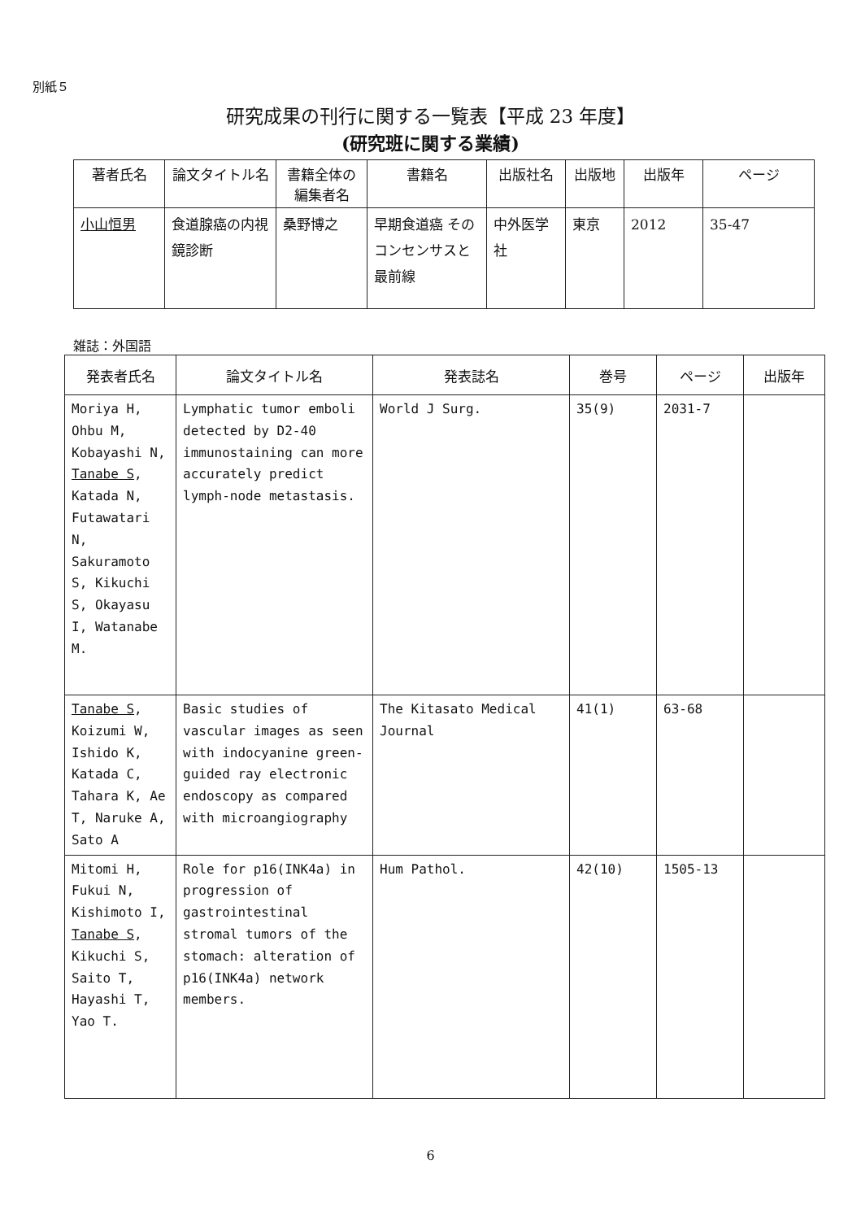別紙５
研究成果の刊行に関する一覧表【平成 23 年度】
(研究班に関する業績)
| 著者氏名 | 論文タイトル名 | 書籍全体の編集者名 | 書籍名 | 出版社名 | 出版地 | 出版年 | ページ |
| --- | --- | --- | --- | --- | --- | --- | --- |
| 小山恒男 | 食道腺癌の内視鏡診断 | 桑野博之 | 早期食道癌 そのコンセンサスと最前線 | 中外医学社 | 東京 | 2012 | 35-47 |
雑誌：外国語
| 発表者氏名 | 論文タイトル名 | 発表誌名 | 巻号 | ページ | 出版年 |
| --- | --- | --- | --- | --- | --- |
| Moriya H, Ohbu M, Kobayashi N, Tanabe S , Katada N, Futawatari N, Sakuramoto S, Kikuchi S, Okayasu I, Watanabe M. | Lymphatic tumor emboli detected by D2-40 immunostaining can more accurately predict lymph-node metastasis. | World J Surg. | 35(9) | 2031-7 | |
| Tanabe S , Koizumi W, Ishido K, Katada C, Tahara K, Ae T, Naruke A, Sato A | Basic studies of vascular images as seen with indocyanine green-guided ray electronic endoscopy as compared with microangiography | The Kitasato Medical Journal | 41(1) | 63-68 | |
| Mitomi H, Fukui N, Kishimoto I, Tanabe S , Kikuchi S, Saito T, Hayashi T, Yao T. | Role for p16(INK4a) in progression of gastrointestinal stromal tumors of the stomach: alteration of p16(INK4a) network members. | Hum Pathol. | 42(10) | 1505-13 | |
6